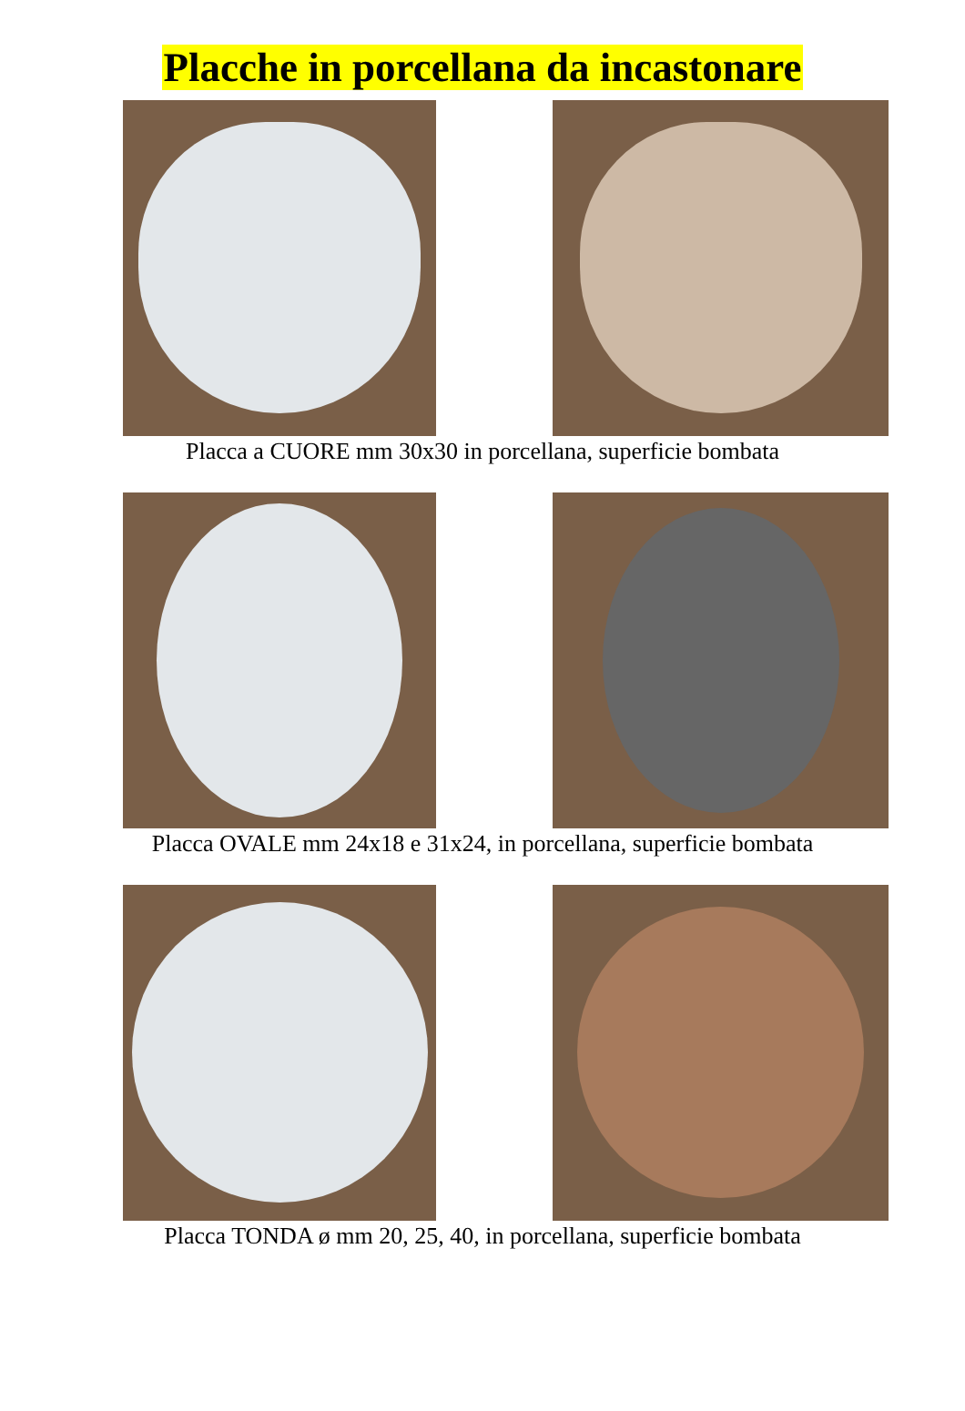Placche in porcellana da incastonare
Placca a CUORE mm 30x30 in porcellana, superficie bombata
Placca OVALE mm 24x18 e 31x24, in porcellana, superficie bombata
Placca TONDA ø mm 20, 25, 40, in porcellana, superficie bombata